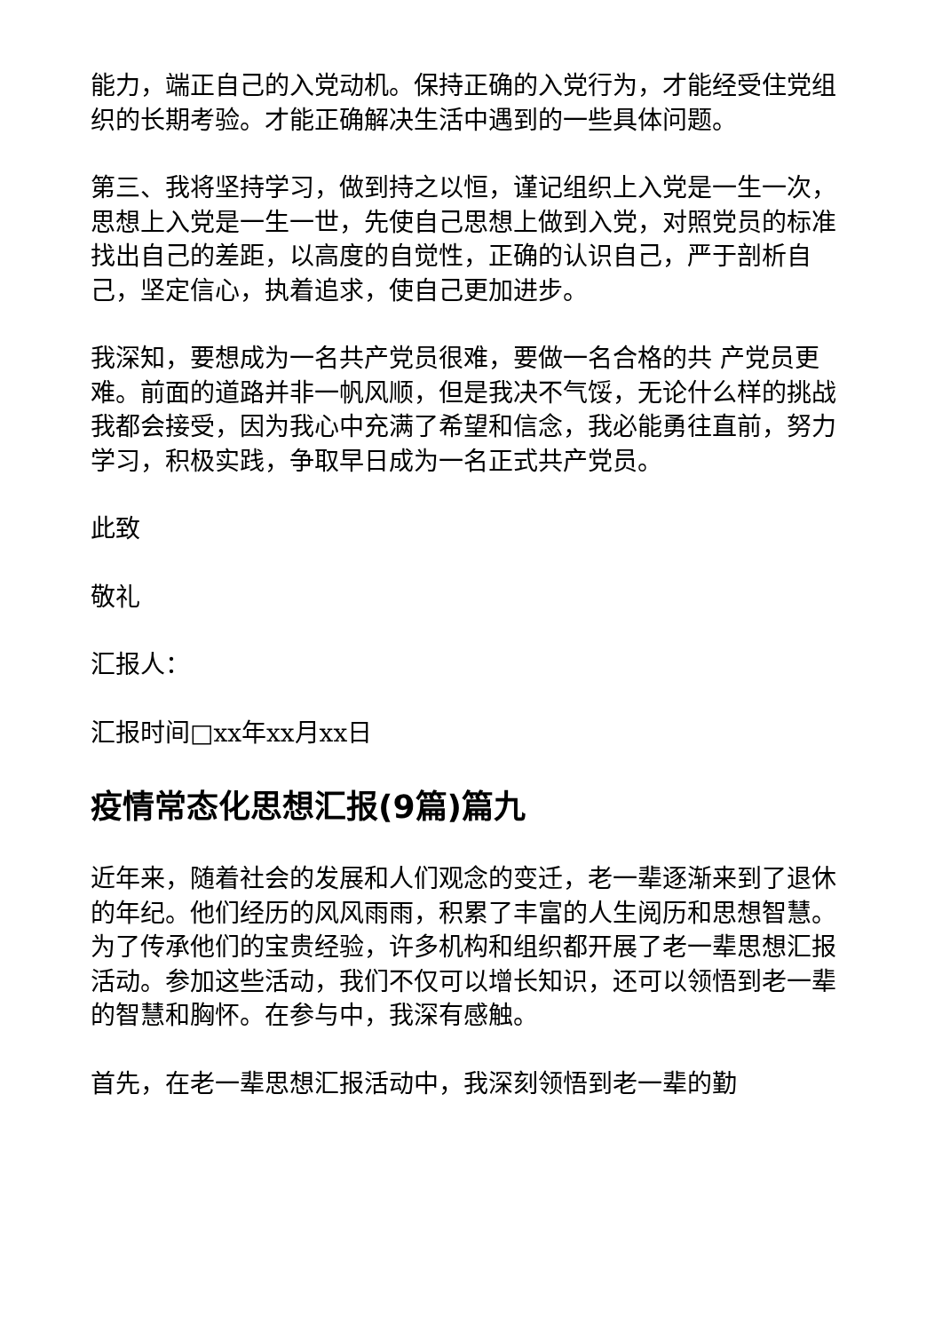能力，端正自己的入党动机。保持正确的入党行为，才能经受住党组织的长期考验。才能正确解决生活中遇到的一些具体问题。
第三、我将坚持学习，做到持之以恒，谨记组织上入党是一生一次，思想上入党是一生一世，先使自己思想上做到入党，对照党员的标准找出自己的差距，以高度的自觉性，正确的认识自己，严于剖析自己，坚定信心，执着追求，使自己更加进步。
我深知，要想成为一名共产党员很难，要做一名合格的共 产党员更难。前面的道路并非一帆风顺，但是我决不气馁，无论什么样的挑战我都会接受，因为我心中充满了希望和信念，我必能勇往直前，努力学习，积极实践，争取早日成为一名正式共产党员。
此致
敬礼
汇报人：
汇报时间□xx年xx月xx日
疫情常态化思想汇报(9篇)篇九
近年来，随着社会的发展和人们观念的变迁，老一辈逐渐来到了退休的年纪。他们经历的风风雨雨，积累了丰富的人生阅历和思想智慧。为了传承他们的宝贵经验，许多机构和组织都开展了老一辈思想汇报活动。参加这些活动，我们不仅可以增长知识，还可以领悟到老一辈的智慧和胸怀。在参与中，我深有感触。
首先，在老一辈思想汇报活动中，我深刻领悟到老一辈的勤